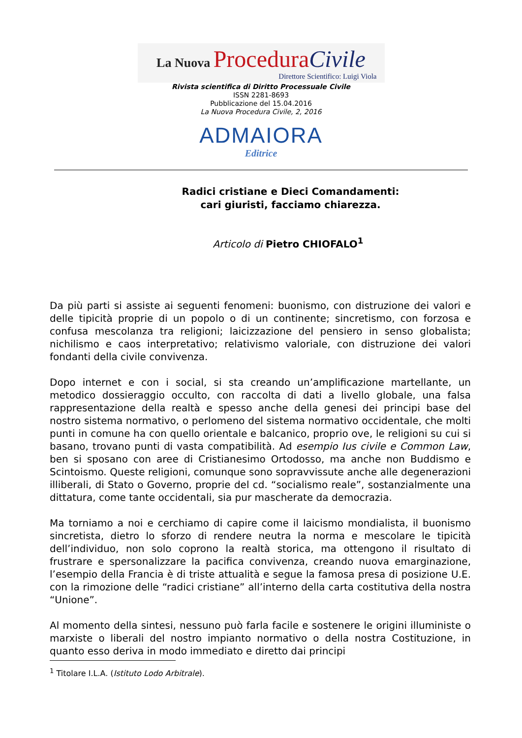La Nuova Procedura Civile
Direttore Scientifico: Luigi Viola
Rivista scientifica di Diritto Processuale Civile
ISSN 2281-8693
Pubblicazione del 15.04.2016
La Nuova Procedura Civile, 2, 2016
ADMAIORA
Editrice
Radici cristiane e Dieci Comandamenti:
cari giuristi, facciamo chiarezza.
Articolo di Pietro CHIOFALO<sup>1</sup>
Da più parti si assiste ai seguenti fenomeni: buonismo, con distruzione dei valori e delle tipicità proprie di un popolo o di un continente; sincretismo, con forzosa e confusa mescolanza tra religioni; laicizzazione del pensiero in senso globalista; nichilismo e caos interpretativo; relativismo valoriale, con distruzione dei valori fondanti della civile convivenza.
Dopo internet e con i social, si sta creando un’amplificazione martellante, un metodico dossieraggio occulto, con raccolta di dati a livello globale, una falsa rappresentazione della realtà e spesso anche della genesi dei principi base del nostro sistema normativo, o perlomeno del sistema normativo occidentale, che molti punti in comune ha con quello orientale e balcanico, proprio ove, le religioni su cui si basano, trovano punti di vasta compatibilità. Ad esempio Ius civile e Common Law, ben si sposano con aree di Cristianesimo Ortodosso, ma anche non Buddismo e Scintoismo. Queste religioni, comunque sono sopravvissute anche alle degenerazioni illiberali, di Stato o Governo, proprie del cd. “socialismo reale”, sostanzialmente una dittatura, come tante occidentali, sia pur mascherate da democrazia.
Ma torniamo a noi e cerchiamo di capire come il laicismo mondialista, il buonismo sincretista, dietro lo sforzo di rendere neutra la norma e mescolare le tipicità dell’individuo, non solo coprono la realtà storica, ma ottengono il risultato di frustrare e spersonalizzare la pacifica convivenza, creando nuova emarginazione, l’esempio della Francia è di triste attualità e segue la famosa presa di posizione U.E. con la rimozione delle “radici cristiane” all’interno della carta costitutiva della nostra “Unione”.
Al momento della sintesi, nessuno può farla facile e sostenere le origini illuministe o marxiste o liberali del nostro impianto normativo o della nostra Costituzione, in quanto esso deriva in modo immediato e diretto dai principi
<sup>1</sup> Titolare I.L.A. (Istituto Lodo Arbitrale).